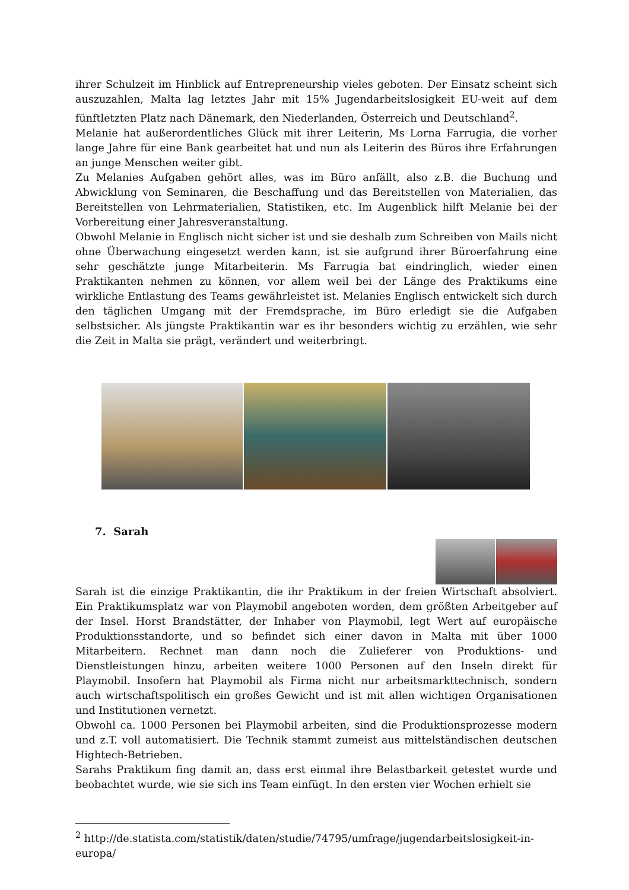ihrer Schulzeit im Hinblick auf Entrepreneurship vieles geboten. Der Einsatz scheint sich auszuzahlen, Malta lag letztes Jahr mit 15% Jugendarbeitslosigkeit EU-weit auf dem fünftletzten Platz nach Dänemark, den Niederlanden, Österreich und Deutschland<sup>2</sup>.
Melanie hat außerordentliches Glück mit ihrer Leiterin, Ms Lorna Farrugia, die vorher lange Jahre für eine Bank gearbeitet hat und nun als Leiterin des Büros ihre Erfahrungen an junge Menschen weiter gibt.
Zu Melanies Aufgaben gehört alles, was im Büro anfällt, also z.B. die Buchung und Abwicklung von Seminaren, die Beschaffung und das Bereitstellen von Materialien, das Bereitstellen von Lehrmaterialien, Statistiken, etc. Im Augenblick hilft Melanie bei der Vorbereitung einer Jahresveranstaltung.
Obwohl Melanie in Englisch nicht sicher ist und sie deshalb zum Schreiben von Mails nicht ohne Überwachung eingesetzt werden kann, ist sie aufgrund ihrer Büroerfahrung eine sehr geschätzte junge Mitarbeiterin. Ms Farrugia bat eindringlich, wieder einen Praktikanten nehmen zu können, vor allem weil bei der Länge des Praktikums eine wirkliche Entlastung des Teams gewährleistet ist. Melanies Englisch entwickelt sich durch den täglichen Umgang mit der Fremdsprache, im Büro erledigt sie die Aufgaben selbstsicher. Als jüngste Praktikantin war es ihr besonders wichtig zu erzählen, wie sehr die Zeit in Malta sie prägt, verändert und weiterbringt.
7. Sarah
Sarah ist die einzige Praktikantin, die ihr Praktikum in der freien Wirtschaft absolviert. Ein Praktikumsplatz war von Playmobil angeboten worden, dem größten Arbeitgeber auf der Insel. Horst Brandstätter, der Inhaber von Playmobil, legt Wert auf europäische Produktionsstandorte, und so befindet sich einer davon in Malta mit über 1000 Mitarbeitern. Rechnet man dann noch die Zulieferer von Produktions- und Dienstleistungen hinzu, arbeiten weitere 1000 Personen auf den Inseln direkt für Playmobil. Insofern hat Playmobil als Firma nicht nur arbeitsmarkttechnisch, sondern auch wirtschaftspolitisch ein großes Gewicht und ist mit allen wichtigen Organisationen und Institutionen vernetzt.
Obwohl ca. 1000 Personen bei Playmobil arbeiten, sind die Produktionsprozesse modern und z.T. voll automatisiert. Die Technik stammt zumeist aus mittelständischen deutschen Hightech-Betrieben.
Sarahs Praktikum fing damit an, dass erst einmal ihre Belastbarkeit getestet wurde und beobachtet wurde, wie sie sich ins Team einfügt. In den ersten vier Wochen erhielt sie
<sup>2</sup> http://de.statista.com/statistik/daten/studie/74795/umfrage/jugendarbeitslosigkeit-in-europa/